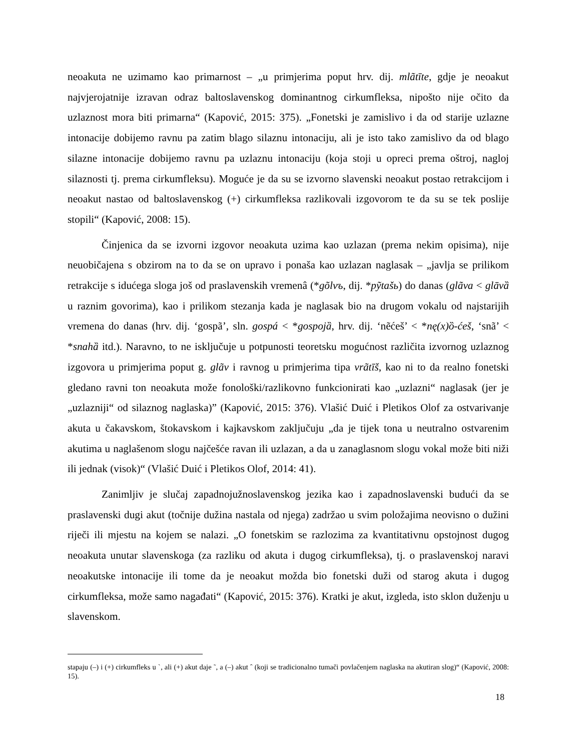neoakuta ne uzimamo kao primarnost – „u primjerima poput hrv. dij. mlãtīte, gdje je neoakut najvjerojatnije izravan odraz baltoslavenskog dominantnog cirkumfleksa, nipošto nije očito da uzlaznost mora biti primarna“ (Kapović, 2015: 375). „Fonetski je zamislivo i da od starije uzlazne intonacije dobijemo ravnu pa zatim blago silaznu intonaciju, ali je isto tako zamislivo da od blago silazne intonacije dobijemo ravnu pa uzlaznu intonaciju (koja stoji u opreci prema oštroj, nagloj silaznosti tj. prema cirkumfleksu). Moguće je da su se izvorno slavenski neoakut postao retrakcijom i neoakut nastao od baltoslavenskog (+) cirkumfleksa razlikovali izgovorom te da su se tek poslije stopili“ (Kapović, 2008: 15).
Činjenica da se izvorni izgovor neoakuta uzima kao uzlazan (prema nekim opisima), nije neuobičajena s obzirom na to da se on upravo i ponaša kao uzlazan naglasak – „javlja se prilikom retrakcije s idućega sloga još od praslavenskih vremenâ (*gõlvъ, dij. *pỹtašь) do danas (glãva < glāvȁ u raznim govorima), kao i prilikom stezanja kada je naglasak bio na drugom vokalu od najstarijih vremena do danas (hrv. dij. ‘gospã’, sln. gospá < *gospojȁ, hrv. dij. ‘nẽćeš’ < *nę(x)ȍ-ćeš, ‘snã’ < *snahȁ itd.). Naravno, to ne isključuje u potpunosti teoretsku mogućnost različita izvornog uzlaznog izgovora u primjerima poput g. glãv i ravnog u primjerima tipa vrãtīš, kao ni to da realno fonetski gledano ravni ton neoakuta može fonološki/razlikovno funkcionirati kao „uzlazni“ naglasak (jer je „uzlazniji“ od silaznog naglaska)” (Kapović, 2015: 376). Vlašić Duić i Pletikos Olof za ostvarivanje akuta u čakavskom, štokavskom i kajkavskom zaključuju „da je tijek tona u neutralno ostvarenim akutima u naglašenom slogu najčešće ravan ili uzlazan, a da u zanaglasnom slogu vokal može biti niži ili jednak (visok)“ (Vlašić Duić i Pletikos Olof, 2014: 41).
Zanimljiv je slučaj zapadnojužnoslavenskog jezika kao i zapadnoslavenski budući da se praslavenski dugi akut (točnije dužina nastala od njega) zadržao u svim položajima neovisno o dužini riječi ili mjestu na kojem se nalazi. „O fonetskim se razlozima za kvantitativnu opstojnost dugog neoakuta unutar slavenskoga (za razliku od akuta i dugog cirkumfleksa), tj. o praslavenskoj naravi neoakutske intonacije ili tome da je neoakut možda bio fonetski duži od starog akuta i dugog cirkumfleksa, može samo nagađati“ (Kapović, 2015: 376). Kratki je akut, izgleda, isto sklon duženju u slavenskom.
stapaju (–) i (+) cirkumfleks u ˋ, ali (+) akut daje ˜, a (–) akut ˆ (koji se tradicionalno tumači povlačenjem naglaska na akutiran slog)“ (Kapović, 2008: 15).
18